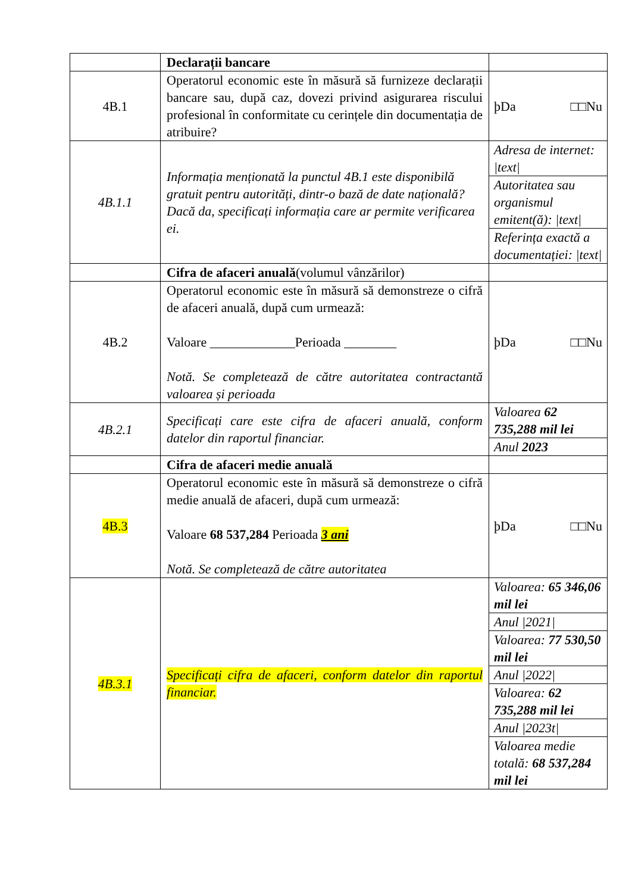| | Declarații bancare | |
| 4B.1 | Operatorul economic este în măsură să furnizeze declarații bancare sau, după caz, dovezi privind asigurarea riscului profesional în conformitate cu cerințele din documentația de atribuire? | þDa □□Nu |
| 4B.1.1 | Informația menționată la punctul 4B.1 este disponibilă gratuit pentru autorități, dintr-o bază de date națională?Dacă da, specificați informația care ar permite verificarea ei. | Adresa de internet: /text/ Autoritatea sau organismul emitent(ă): /text/ Referința exactă a documentației: /text/ |
| | Cifra de afaceri anuală (volumul vânzărilor) | |
| 4B.2 | Operatorul economic este în măsură să demonstreze o cifră de afaceri anuală, după cum urmează: Valoare _____________Perioada ________ Notă. Se completează de către autoritatea contractantă valoarea și perioada | þDa □□Nu |
| 4B.2.1 | Specificați care este cifra de afaceri anuală, conform datelor din raportul financiar. | Valoarea 62 735,288 mil lei Anul 2023 |
| | Cifra de afaceri medie anuală | |
| 4B.3 | Operatorul economic este în măsură să demonstreze o cifră medie anuală de afaceri, după cum urmează: Valoare 68 537,284 Perioada 3 ani Notă. Se completează de către autoritatea | þDa □□Nu |
| 4B.3.1 | Specificați cifra de afaceri, conform datelor din raportul financiar. | Valoarea: 65 346,06 mil lei Anul /2021/ Valoarea: 77 530,50 mil lei Anul /2022/ Valoarea: 62 735,288 mil lei Anul /2023t/ Valoarea medie totală: 68 537,284 mil lei |